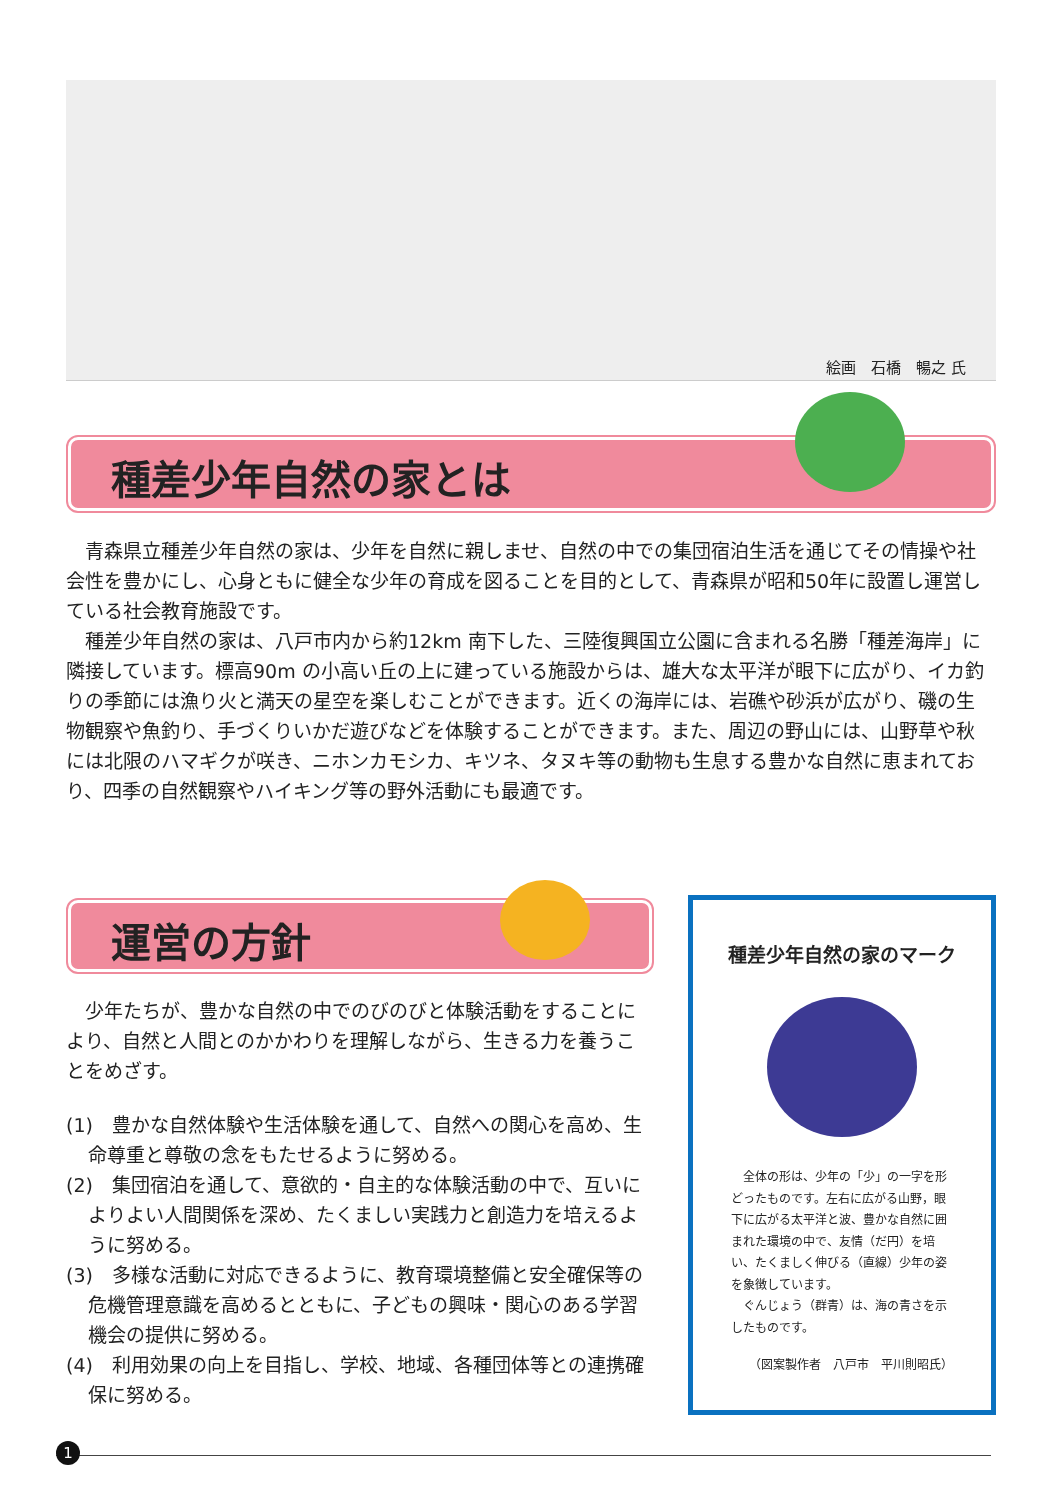絵画　石橋　暢之 氏
種差少年自然の家とは
青森県立種差少年自然の家は、少年を自然に親しませ、自然の中での集団宿泊生活を通じてその情操や社会性を豊かにし、心身ともに健全な少年の育成を図ることを目的として、青森県が昭和50年に設置し運営している社会教育施設です。
種差少年自然の家は、八戸市内から約12km 南下した、三陸復興国立公園に含まれる名勝「種差海岸」に隣接しています。標高90m の小高い丘の上に建っている施設からは、雄大な太平洋が眼下に広がり、イカ釣りの季節には漁り火と満天の星空を楽しむことができます。近くの海岸には、岩礁や砂浜が広がり、磯の生物観察や魚釣り、手づくりいかだ遊びなどを体験することができます。また、周辺の野山には、山野草や秋には北限のハマギクが咲き、ニホンカモシカ、キツネ、タヌキ等の動物も生息する豊かな自然に恵まれており、四季の自然観察やハイキング等の野外活動にも最適です。
運営の方針
少年たちが、豊かな自然の中でのびのびと体験活動をすることにより、自然と人間とのかかわりを理解しながら、生きる力を養うことをめざす。
(1)　豊かな自然体験や生活体験を通して、自然への関心を高め、生命尊重と尊敬の念をもたせるように努める。
(2)　集団宿泊を通して、意欲的・自主的な体験活動の中で、互いによりよい人間関係を深め、たくましい実践力と創造力を培えるように努める。
(3)　多様な活動に対応できるように、教育環境整備と安全確保等の危機管理意識を高めるとともに、子どもの興味・関心のある学習機会の提供に努める。
(4)　利用効果の向上を目指し、学校、地域、各種団体等との連携確保に努める。
種差少年自然の家のマーク
全体の形は、少年の「少」の一字を形どったものです。左右に広がる山野，眼下に広がる太平洋と波、豊かな自然に囲まれた環境の中で、友情（だ円）を培い、たくましく伸びる（直線）少年の姿を象徴しています。
ぐんじょう（群青）は、海の青さを示したものです。
（図案製作者　八戸市　平川則昭氏）
1